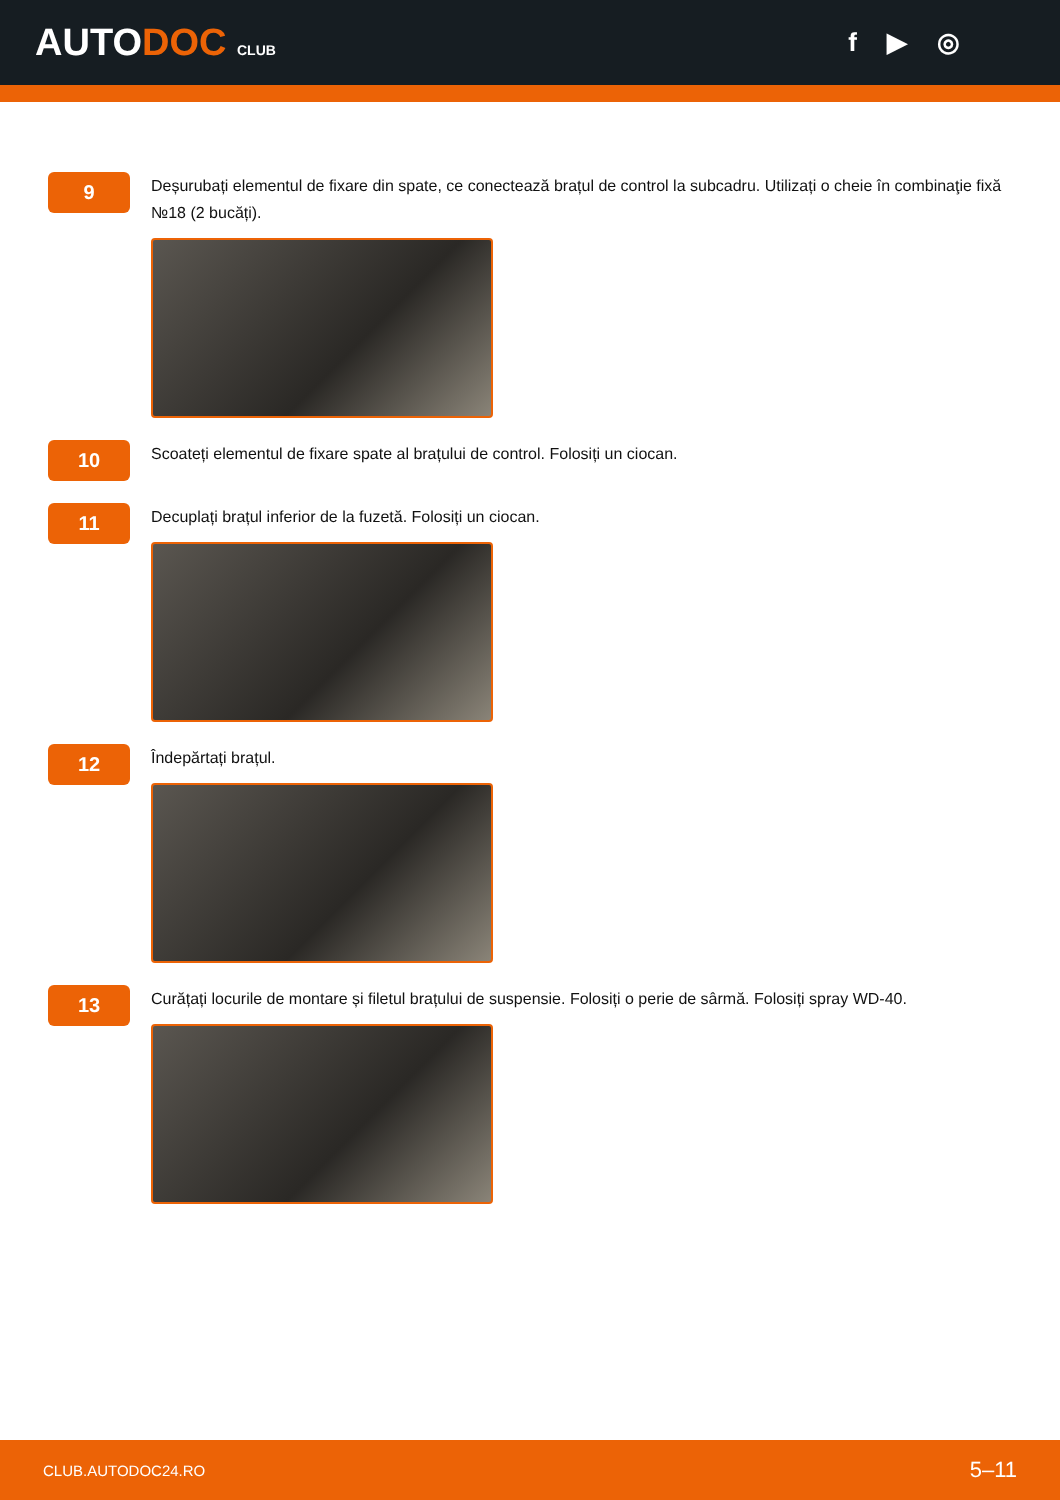AUTODOC CLUB
f ▶ ◎
9
Deșurubați elementul de fixare din spate, ce conectează brațul de control la subcadru. Utilizați o cheie în combinaţie fixă №18 (2 bucăți).
10
Scoateți elementul de fixare spate al brațului de control. Folosiți un ciocan.
11
Decuplați brațul inferior de la fuzetă. Folosiți un ciocan.
12
Îndepărtați brațul.
13
Curățați locurile de montare și filetul brațului de suspensie. Folosiți o perie de sârmă. Folosiți spray WD-40.
CLUB.AUTODOC24.RO 5–11